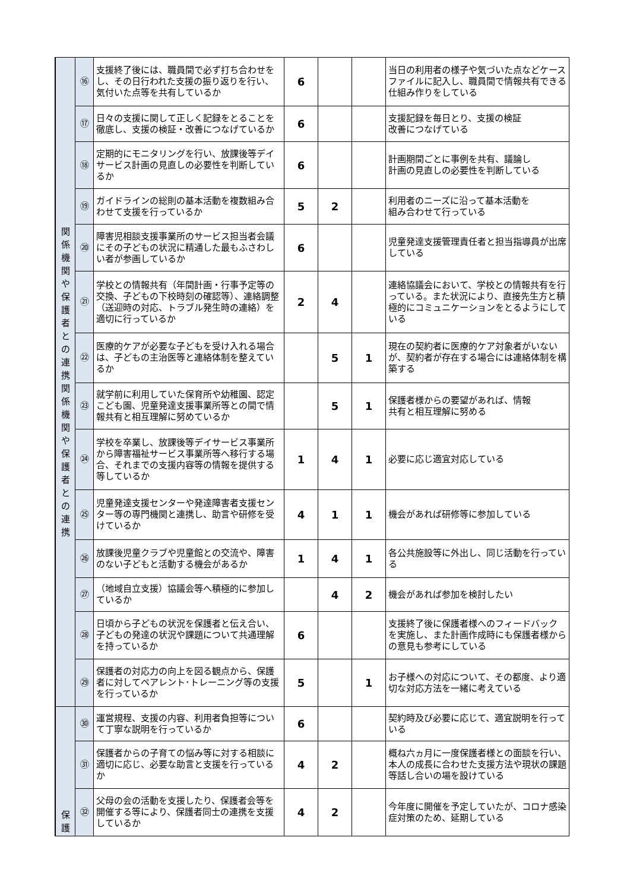| 関 係 機 関 や 保 護 者 と の 連 携 関 係 機 関 や 保 護 者 と の 連 携 | ⑯ | 支援終了後には、職員間で必ず打ち合わせをし、その日行われた支援の振り返りを行い、気付いた点等を共有しているか | 6 | | | 当日の利用者の様子や気づいた点などケースファイルに記入し、職員間で情報共有できる仕組み作りをしている |
| | ⑰ | 日々の支援に関して正しく記録をとることを徹底し、支援の検証・改善につなげているか | 6 | | | 支援記録を毎日とり、支援の検証 改善につなげている |
| | ⑱ | 定期的にモニタリングを行い、放課後等デイサービス計画の見直しの必要性を判断しているか | 6 | | | 計画期間ごとに事例を共有、議論し 計画の見直しの必要性を判断している |
| | ⑲ | ガイドラインの総則の基本活動を複数組み合わせて支援を行っているか | 5 | 2 | | 利用者のニーズに沿って基本活動を 組み合わせて行っている |
| | ⑳ | 障害児相談支援事業所のサービス担当者会議にその子どもの状況に精通した最もふさわしい者が参画しているか | 6 | | | 児童発達支援管理責任者と担当指導員が出席している |
| | ㉑ | 学校との情報共有（年間計画・行事予定等の交換、子どもの下校時刻の確認等）、連絡調整（送迎時の対応、トラブル発生時の連絡）を適切に行っているか | 2 | 4 | | 連絡協議会において、学校との情報共有を行っている。また状況により、直接先生方と積極的にコミュニケーションをとるようにしている |
| | ㉒ | 医療的ケアが必要な子どもを受け入れる場合は、子どもの主治医等と連絡体制を整えているか | | 5 | 1 | 現在の契約者に医療的ケア対象者がいないが、契約者が存在する場合には連絡体制を構築する |
| | ㉓ | 就学前に利用していた保育所や幼稚園、認定こども園、児童発達支援事業所等との間で情報共有と相互理解に努めているか | | 5 | 1 | 保護者様からの要望があれば、情報 共有と相互理解に努める |
| | ㉔ | 学校を卒業し、放課後等デイサービス事業所から障害福祉サービス事業所等へ移行する場合、それまでの支援内容等の情報を提供する等しているか | 1 | 4 | 1 | 必要に応じ適宜対応している |
| | ㉕ | 児童発達支援センターや発達障害者支援センター等の専門機関と連携し、助言や研修を受けているか | 4 | 1 | 1 | 機会があれば研修等に参加している |
| | ㉖ | 放課後児童クラブや児童館との交流や、障害のない子どもと活動する機会があるか | 1 | 4 | 1 | 各公共施設等に外出し、同じ活動を行っている |
| | ㉗ | （地域自立支援）協議会等へ積極的に参加しているか | | 4 | 2 | 機会があれば参加を検討したい |
| | ㉘ | 日頃から子どもの状況を保護者と伝え合い、子どもの発達の状況や課題について共通理解を持っているか | 6 | | | 支援終了後に保護者様へのフィードバック を実施し、また計画作成時にも保護者様からの意見も参考にしている |
| | ㉙ | 保護者の対応力の向上を図る観点から、保護者に対してペアレント･トレーニング等の支援を行っているか | 5 | | 1 | お子様への対応について、その都度、より適切な対応方法を一緒に考えている |
| 保 護 | ㉚ | 運営規程、支援の内容、利用者負担等について丁寧な説明を行っているか | 6 | | | 契約時及び必要に応じて、適宜説明を行っている |
| | ㉛ | 保護者からの子育ての悩み等に対する相談に適切に応じ、必要な助言と支援を行っているか | 4 | 2 | | 概ね六ヵ月に一度保護者様との面談を行い、本人の成長に合わせた支援方法や現状の課題等話し合いの場を設けている |
| | ㉜ | 父母の会の活動を支援したり、保護者会等を開催する等により、保護者同士の連携を支援しているか | 4 | 2 | | 今年度に開催を予定していたが、コロナ感染症対策のため、延期している |